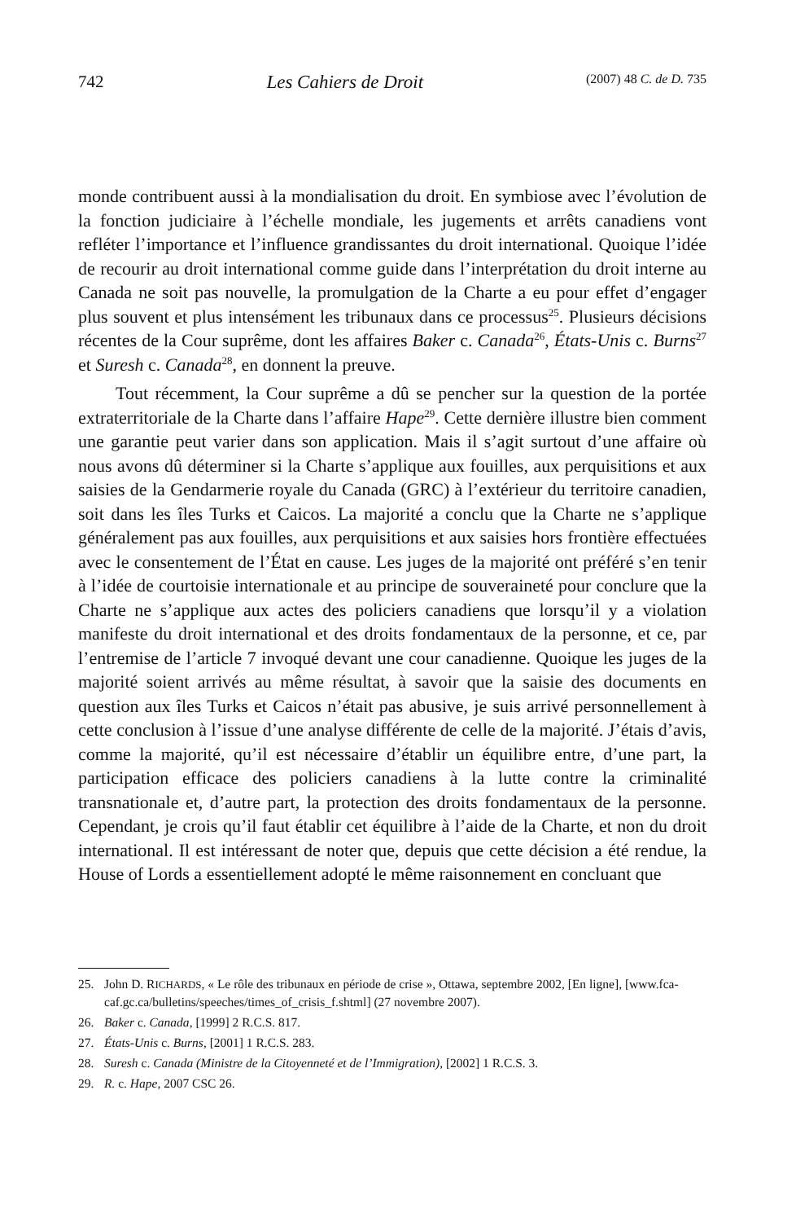742 Les Cahiers de Droit (2007) 48 C. de D. 735
monde contribuent aussi à la mondialisation du droit. En symbiose avec l’évolution de la fonction judiciaire à l’échelle mondiale, les jugements et arrêts canadiens vont refléter l’importance et l’influence grandissantes du droit international. Quoique l’idée de recourir au droit international comme guide dans l’interprétation du droit interne au Canada ne soit pas nouvelle, la promulgation de la Charte a eu pour effet d’engager plus souvent et plus intensément les tribunaux dans ce processus<sup>25</sup>. Plusieurs décisions récentes de la Cour suprême, dont les affaires Baker c. Canada<sup>26</sup>, États-Unis c. Burns<sup>27</sup> et Suresh c. Canada<sup>28</sup>, en donnent la preuve.
Tout récemment, la Cour suprême a dû se pencher sur la question de la portée extraterritoriale de la Charte dans l’affaire Hape<sup>29</sup>. Cette dernière illustre bien comment une garantie peut varier dans son application. Mais il s’agit surtout d’une affaire où nous avons dû déterminer si la Charte s’applique aux fouilles, aux perquisitions et aux saisies de la Gendarmerie royale du Canada (GRC) à l’extérieur du territoire canadien, soit dans les îles Turks et Caicos. La majorité a conclu que la Charte ne s’applique généralement pas aux fouilles, aux perquisitions et aux saisies hors frontière effectuées avec le consentement de l’État en cause. Les juges de la majorité ont préféré s’en tenir à l’idée de courtoisie internationale et au principe de souveraineté pour conclure que la Charte ne s’applique aux actes des policiers canadiens que lorsqu’il y a violation manifeste du droit international et des droits fondamentaux de la personne, et ce, par l’entremise de l’article 7 invoqué devant une cour canadienne. Quoique les juges de la majorité soient arrivés au même résultat, à savoir que la saisie des documents en question aux îles Turks et Caicos n’était pas abusive, je suis arrivé personnellement à cette conclusion à l’issue d’une analyse différente de celle de la majorité. J’étais d’avis, comme la majorité, qu’il est nécessaire d’établir un équilibre entre, d’une part, la participation efficace des policiers canadiens à la lutte contre la criminalité transnationale et, d’autre part, la protection des droits fondamentaux de la personne. Cependant, je crois qu’il faut établir cet équilibre à l’aide de la Charte, et non du droit international. Il est intéressant de noter que, depuis que cette décision a été rendue, la House of Lords a essentiellement adopté le même raisonnement en concluant que
25. John D. RICHARDS, « Le rôle des tribunaux en période de crise », Ottawa, septembre 2002, [En ligne], [www.fca-caf.gc.ca/bulletins/speeches/times_of_crisis_f.shtml] (27 novembre 2007).
26. Baker c. Canada, [1999] 2 R.C.S. 817.
27. États-Unis c. Burns, [2001] 1 R.C.S. 283.
28. Suresh c. Canada (Ministre de la Citoyenneté et de l’Immigration), [2002] 1 R.C.S. 3.
29. R. c. Hape, 2007 CSC 26.